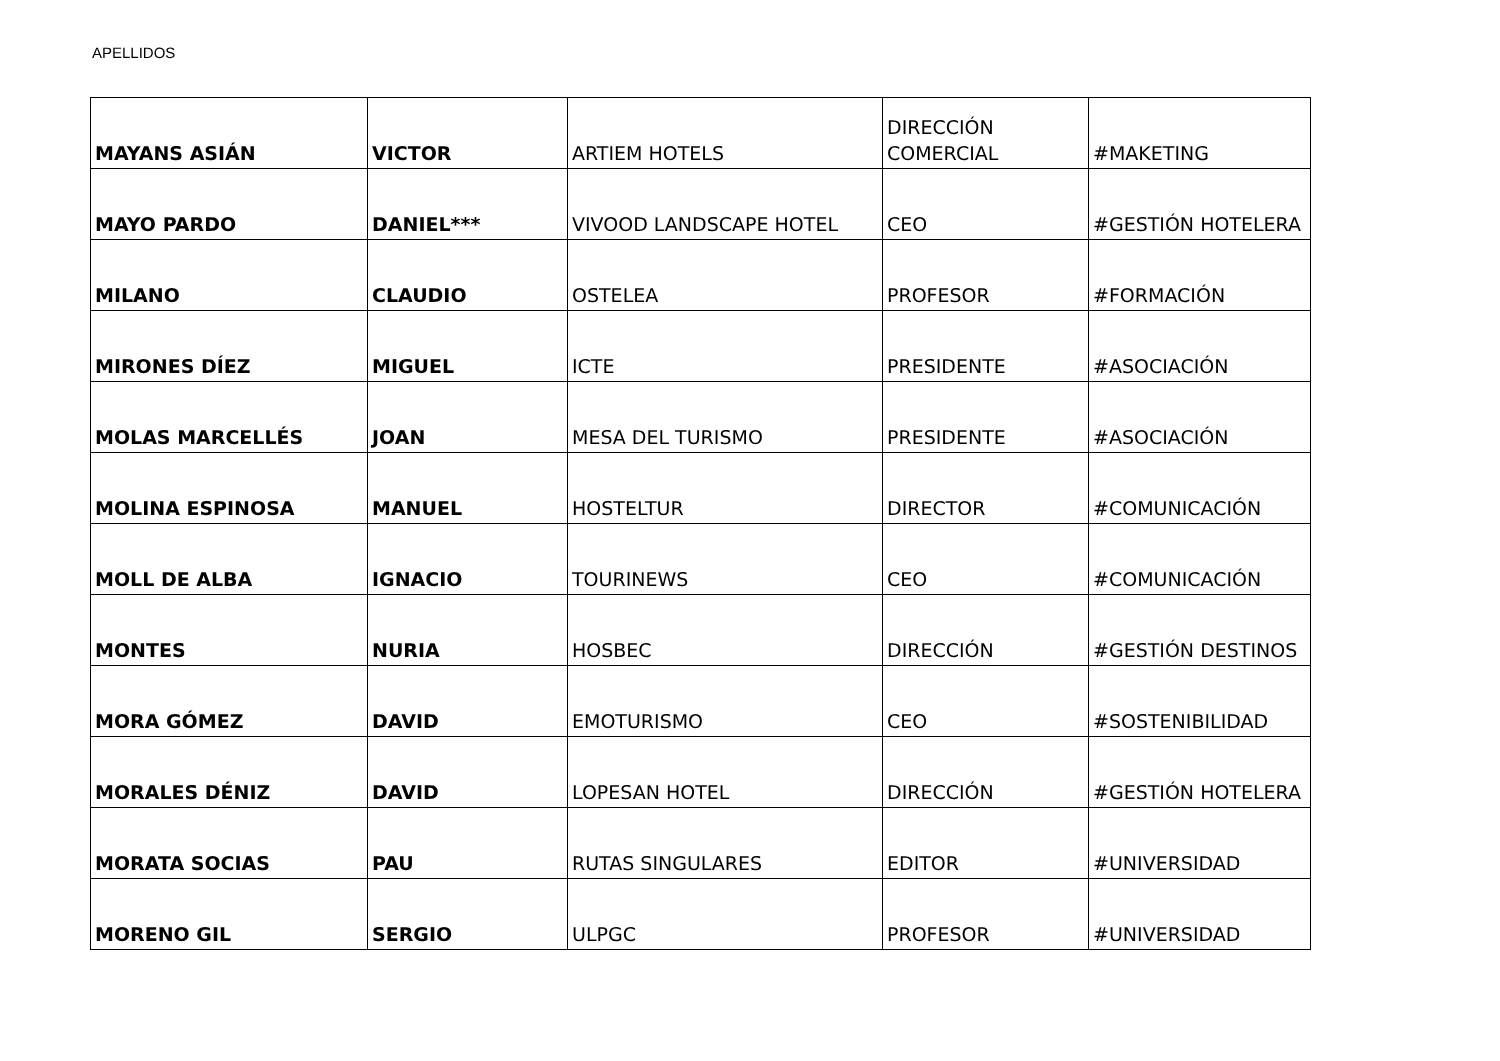APELLIDOS
| MAYANS ASIÁN | VICTOR | ARTIEM HOTELS | DIRECCIÓN COMERCIAL | #MAKETING |
| MAYO PARDO | DANIEL*** | VIVOOD LANDSCAPE HOTEL | CEO | #GESTIÓN HOTELERA |
| MILANO | CLAUDIO | OSTELEA | PROFESOR | #FORMACIÓN |
| MIRONES DÍEZ | MIGUEL | ICTE | PRESIDENTE | #ASOCIACIÓN |
| MOLAS MARCELLÉS | JOAN | MESA DEL TURISMO | PRESIDENTE | #ASOCIACIÓN |
| MOLINA ESPINOSA | MANUEL | HOSTELTUR | DIRECTOR | #COMUNICACIÓN |
| MOLL DE ALBA | IGNACIO | TOURINEWS | CEO | #COMUNICACIÓN |
| MONTES | NURIA | HOSBEC | DIRECCIÓN | #GESTIÓN DESTINOS |
| MORA GÓMEZ | DAVID | EMOTURISMO | CEO | #SOSTENIBILIDAD |
| MORALES DÉNIZ | DAVID | LOPESAN HOTEL | DIRECCIÓN | #GESTIÓN HOTELERA |
| MORATA SOCIAS | PAU | RUTAS SINGULARES | EDITOR | #UNIVERSIDAD |
| MORENO GIL | SERGIO | ULPGC | PROFESOR | #UNIVERSIDAD |